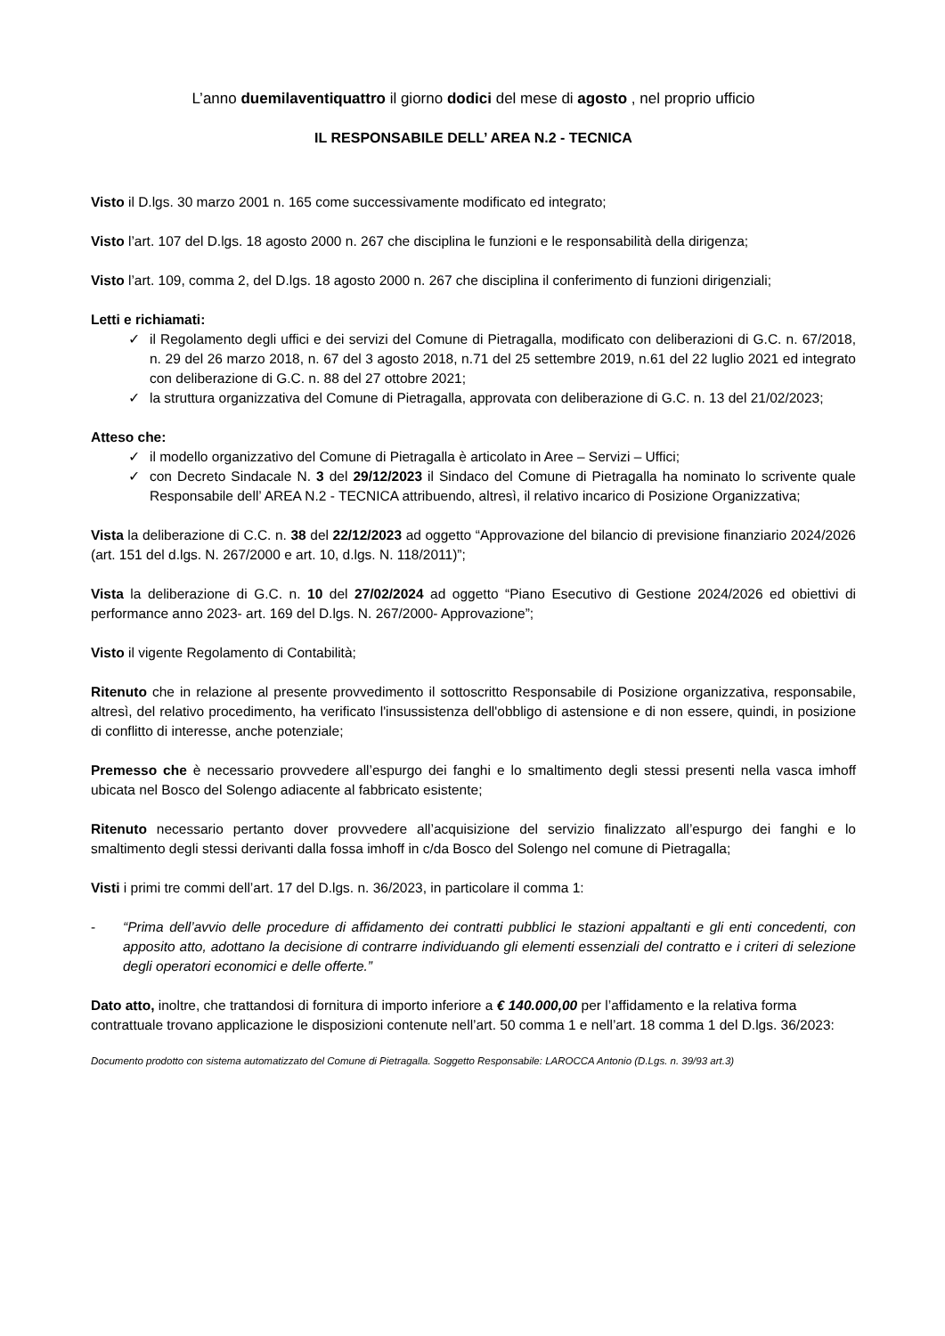L’anno duemilaventiquattro il giorno dodici del mese di agosto , nel proprio ufficio
IL RESPONSABILE DELL’ AREA N.2 - TECNICA
Visto il D.lgs. 30 marzo 2001 n. 165 come successivamente modificato ed integrato;
Visto l’art. 107 del D.lgs. 18 agosto 2000 n. 267 che disciplina le funzioni e le responsabilità della dirigenza;
Visto l’art. 109, comma 2, del D.lgs. 18 agosto 2000 n. 267 che disciplina il conferimento di funzioni dirigenziali;
Letti e richiamati:
✓ il Regolamento degli uffici e dei servizi del Comune di Pietragalla, modificato con deliberazioni di G.C. n. 67/2018, n. 29 del 26 marzo 2018, n. 67 del 3 agosto 2018, n.71 del 25 settembre 2019, n.61 del 22 luglio 2021 ed integrato con deliberazione di G.C. n. 88 del 27 ottobre 2021;
✓ la struttura organizzativa del Comune di Pietragalla, approvata con deliberazione di G.C. n. 13 del 21/02/2023;
Atteso che:
✓ il modello organizzativo del Comune di Pietragalla è articolato in Aree – Servizi – Uffici;
✓ con Decreto Sindacale N. 3 del 29/12/2023 il Sindaco del Comune di Pietragalla ha nominato lo scrivente quale Responsabile dell’ AREA N.2 - TECNICA attribuendo, altresì, il relativo incarico di Posizione Organizzativa;
Vista la deliberazione di C.C. n. 38 del 22/12/2023 ad oggetto “Approvazione del bilancio di previsione finanziario 2024/2026 (art. 151 del d.lgs. N. 267/2000 e art. 10, d.lgs. N. 118/2011)”;
Vista la deliberazione di G.C. n. 10 del 27/02/2024 ad oggetto “Piano Esecutivo di Gestione 2024/2026 ed obiettivi di performance anno 2023- art. 169 del D.lgs. N. 267/2000- Approvazione”;
Visto il vigente Regolamento di Contabilità;
Ritenuto che in relazione al presente provvedimento il sottoscritto Responsabile di Posizione organizzativa, responsabile, altresì, del relativo procedimento, ha verificato l'insussistenza dell'obbligo di astensione e di non essere, quindi, in posizione di conflitto di interesse, anche potenziale;
Premesso che è necessario provvedere all’espurgo dei fanghi e lo smaltimento degli stessi presenti nella vasca imhoff ubicata nel Bosco del Solengo adiacente al fabbricato esistente;
Ritenuto necessario pertanto dover provvedere all’acquisizione del servizio finalizzato all’espurgo dei fanghi e lo smaltimento degli stessi derivanti dalla fossa imhoff in c/da Bosco del Solengo nel comune di Pietragalla;
Visti i primi tre commi dell’art. 17 del D.lgs. n. 36/2023, in particolare il comma 1:
- “Prima dell’avvio delle procedure di affidamento dei contratti pubblici le stazioni appaltanti e gli enti concedenti, con apposito atto, adottano la decisione di contrarre individuando gli elementi essenziali del contratto e i criteri di selezione degli operatori economici e delle offerte.”
Dato atto, inoltre, che trattandosi di fornitura di importo inferiore a € 140.000,00 per l’affidamento e la relativa forma contrattuale trovano applicazione le disposizioni contenute nell’art. 50 comma 1 e nell’art. 18 comma 1 del D.lgs. 36/2023:
Documento prodotto con sistema automatizzato del Comune di Pietragalla. Soggetto Responsabile: LAROCCA Antonio (D.Lgs. n. 39/93 art.3)